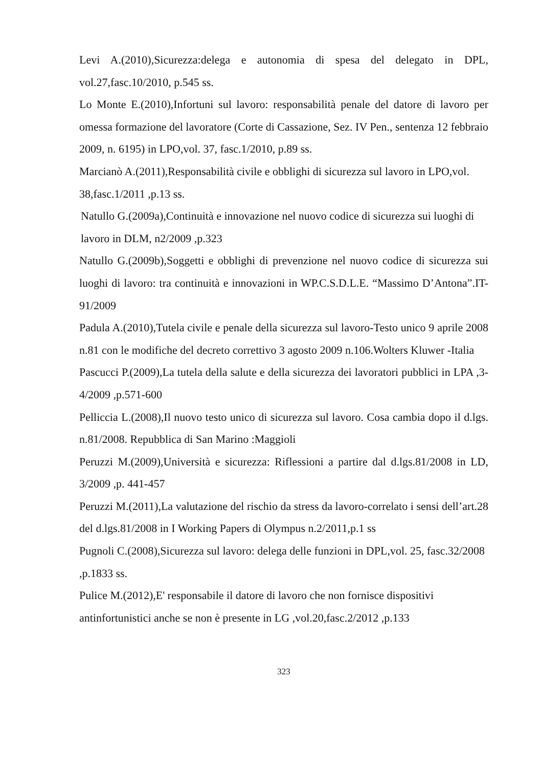Levi A.(2010),Sicurezza:delega e autonomia di spesa del delegato in DPL, vol.27,fasc.10/2010, p.545 ss.
Lo Monte E.(2010),Infortuni sul lavoro: responsabilità penale del datore di lavoro per omessa formazione del lavoratore (Corte di Cassazione, Sez. IV Pen., sentenza 12 febbraio 2009, n. 6195) in LPO,vol. 37, fasc.1/2010, p.89 ss.
Marcianò A.(2011),Responsabilità civile e obblighi di sicurezza sul lavoro in LPO,vol. 38,fasc.1/2011 ,p.13 ss.
Natullo G.(2009a),Continuità e innovazione nel nuovo codice di sicurezza sui luoghi di lavoro in DLM, n2/2009 ,p.323
Natullo G.(2009b),Soggetti e obblighi di prevenzione nel nuovo codice di sicurezza sui luoghi di lavoro: tra continuità e innovazioni in WP.C.S.D.L.E. “Massimo D’Antona”.IT-91/2009
Padula A.(2010),Tutela civile e penale della sicurezza sul lavoro-Testo unico 9 aprile 2008 n.81 con le modifiche del decreto correttivo 3 agosto 2009 n.106.Wolters Kluwer -Italia
Pascucci P.(2009),La tutela della salute e della sicurezza dei lavoratori pubblici in LPA ,3-4/2009 ,p.571-600
Pelliccia L.(2008),Il nuovo testo unico di sicurezza sul lavoro. Cosa cambia dopo il d.lgs. n.81/2008. Repubblica di San Marino :Maggioli
Peruzzi M.(2009),Università e sicurezza: Riflessioni a partire dal d.lgs.81/2008 in LD, 3/2009 ,p. 441-457
Peruzzi M.(2011),La valutazione del rischio da stress da lavoro-correlato i sensi dell’art.28 del d.lgs.81/2008 in I Working Papers di Olympus n.2/2011,p.1 ss
Pugnoli C.(2008),Sicurezza sul lavoro: delega delle funzioni in DPL,vol. 25, fasc.32/2008 ,p.1833 ss.
Pulice M.(2012),E' responsabile il datore di lavoro che non fornisce dispositivi antinfortunistici anche se non è presente in LG ,vol.20,fasc.2/2012 ,p.133
323